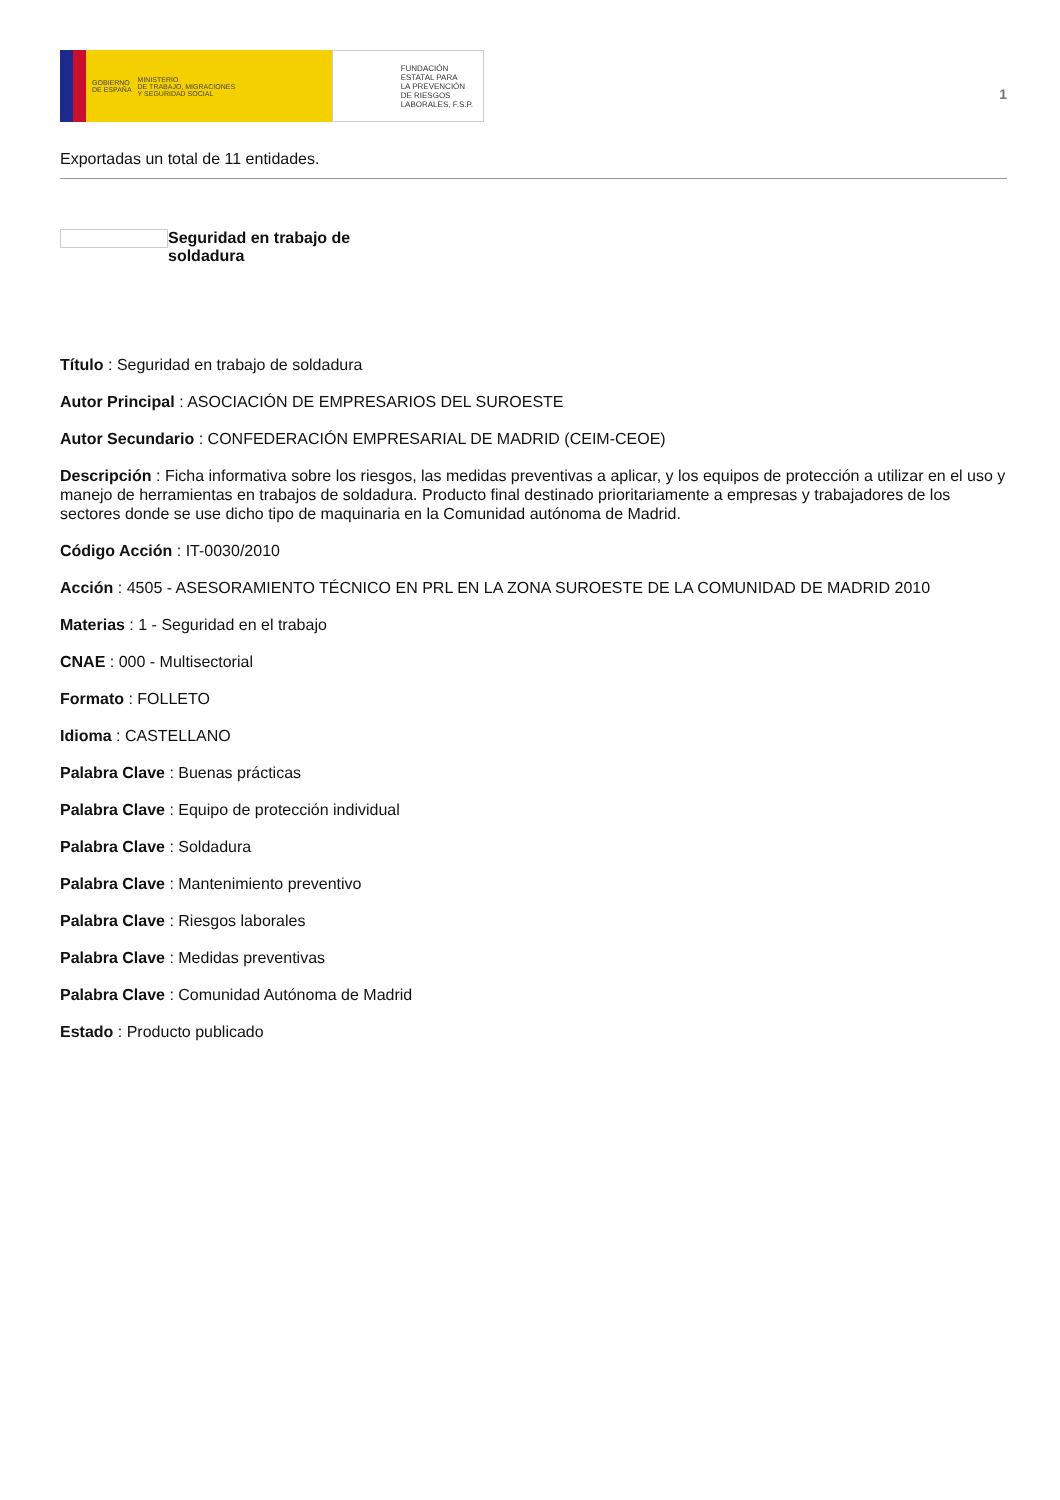GOBIERNO
DE ESPAÑA MINISTERIO
DE TRABAJO, MIGRACIONES
Y SEGURIDAD SOCIAL
FUNDACIÓN
ESTATAL PARA
LA PREVENCIÓN
DE RIESGOS
LABORALES, F.S.P.
1
Exportadas un total de 11 entidades.
Seguridad en trabajo de soldadura
Título : Seguridad en trabajo de soldadura
Autor Principal : ASOCIACIÓN DE EMPRESARIOS DEL SUROESTE
Autor Secundario : CONFEDERACIÓN EMPRESARIAL DE MADRID (CEIM-CEOE)
Descripción : Ficha informativa sobre los riesgos, las medidas preventivas a aplicar, y los equipos de protección a utilizar en el uso y manejo de herramientas en trabajos de soldadura. Producto final destinado prioritariamente a empresas y trabajadores de los sectores donde se use dicho tipo de maquinaria en la Comunidad autónoma de Madrid.
Código Acción : IT-0030/2010
Acción : 4505 - ASESORAMIENTO TÉCNICO EN PRL EN LA ZONA SUROESTE DE LA COMUNIDAD DE MADRID 2010
Materias : 1 - Seguridad en el trabajo
CNAE : 000 - Multisectorial
Formato : FOLLETO
Idioma : CASTELLANO
Palabra Clave : Buenas prácticas
Palabra Clave : Equipo de protección individual
Palabra Clave : Soldadura
Palabra Clave : Mantenimiento preventivo
Palabra Clave : Riesgos laborales
Palabra Clave : Medidas preventivas
Palabra Clave : Comunidad Autónoma de Madrid
Estado : Producto publicado